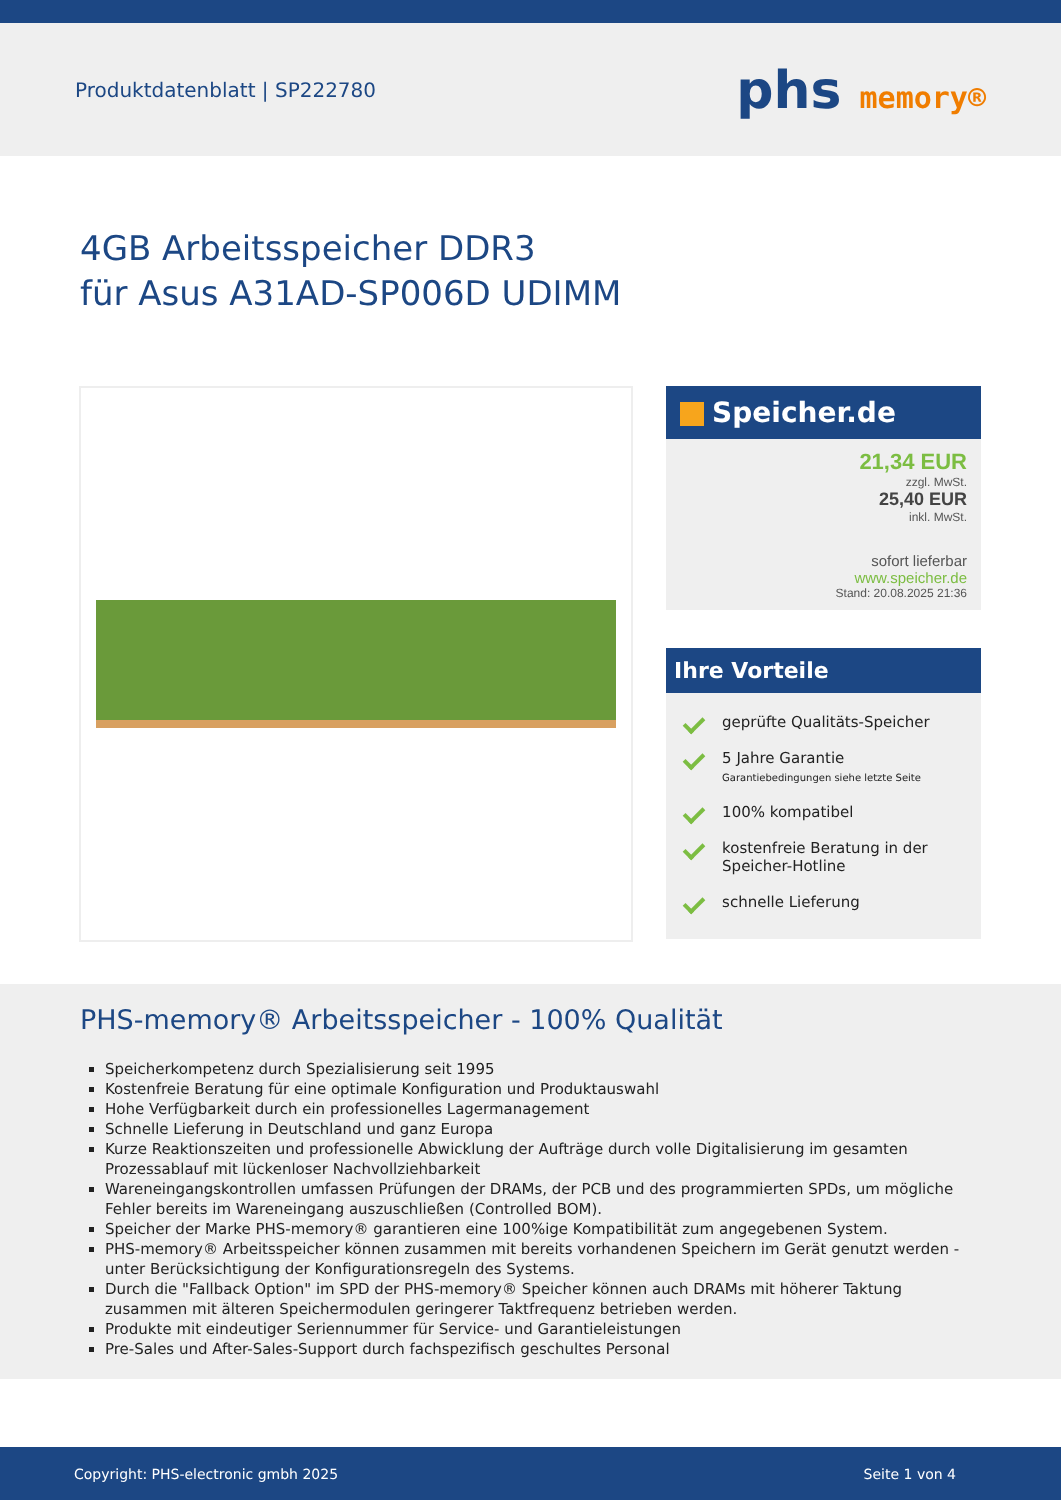Produktdatenblatt | SP222780
phs memory®
4GB Arbeitsspeicher DDR3
für Asus A31AD-SP006D UDIMM
Speicher.de
21,34 EUR
zzgl. MwSt.
25,40 EUR
inkl. MwSt.
sofort lieferbar
www.speicher.de
Stand: 20.08.2025 21:36
Ihre Vorteile
geprüfte Qualitäts-Speicher
5 Jahre Garantie
Garantiebedingungen siehe letzte Seite
100% kompatibel
kostenfreie Beratung in der Speicher-Hotline
schnelle Lieferung
PHS-memory® Arbeitsspeicher - 100% Qualität
Speicherkompetenz durch Spezialisierung seit 1995
Kostenfreie Beratung für eine optimale Konfiguration und Produktauswahl
Hohe Verfügbarkeit durch ein professionelles Lagermanagement
Schnelle Lieferung in Deutschland und ganz Europa
Kurze Reaktionszeiten und professionelle Abwicklung der Aufträge durch volle Digitalisierung im gesamten Prozessablauf mit lückenloser Nachvollziehbarkeit
Wareneingangskontrollen umfassen Prüfungen der DRAMs, der PCB und des programmierten SPDs, um mögliche Fehler bereits im Wareneingang auszuschließen (Controlled BOM).
Speicher der Marke PHS-memory® garantieren eine 100%ige Kompatibilität zum angegebenen System.
PHS-memory® Arbeitsspeicher können zusammen mit bereits vorhandenen Speichern im Gerät genutzt werden - unter Berücksichtigung der Konfigurationsregeln des Systems.
Durch die "Fallback Option" im SPD der PHS-memory® Speicher können auch DRAMs mit höherer Taktung zusammen mit älteren Speichermodulen geringerer Taktfrequenz betrieben werden.
Produkte mit eindeutiger Seriennummer für Service- und Garantieleistungen
Pre-Sales und After-Sales-Support durch fachspezifisch geschultes Personal
Copyright: PHS-electronic gmbh 2025 Seite 1 von 4